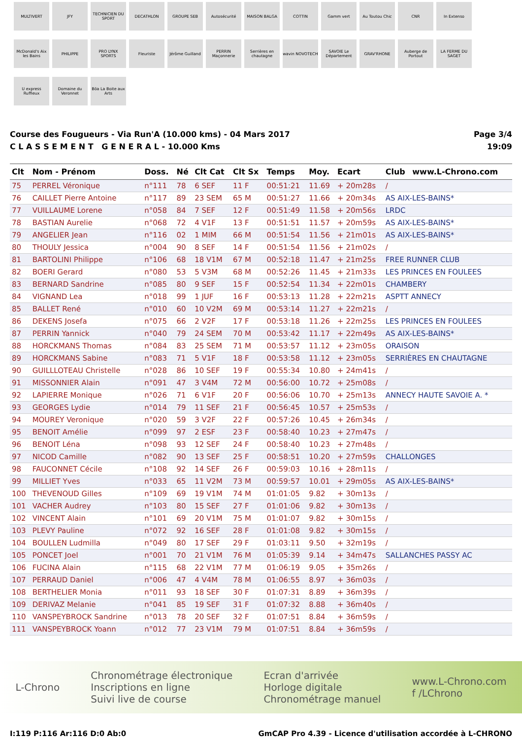MULTIVERT
JFY
TECHNICIEN DU SPORT
DECATHLON
GROUPE SEB
Autosécurité
MAISON BALGA
COTTIN
Gamm vert
Au Toutou Chic
CNR
In Extenso
McDonald's Aix les Bains
PHILIPPE
PRO LYNX SPORTS
Fleuriste
Jérôme Guilland
PERRIN Maçonnerie
Serrières en chautagne
wavin NOVOTECH
SAVOIE Le Département
GRAV'RHONE
Auberge de Portout
LA FERME DU SAGET
U express Ruffieux
Domaine du Veronnet
Böa La Boite aux Arts
Course des Fougueurs - Via Run'A (10.000 kms) - 04 Mars 2017
C L A S S E M E N T G E N E R A L - 10.000 Kms
Page 3/4
19:09
| Clt | Nom - Prénom | Doss. | Né | Clt Cat | Clt Sx | Temps | Moy. | Ecart | Club | www.L-Chrono.com |
| --- | --- | --- | --- | --- | --- | --- | --- | --- | --- | --- |
| 75 | PERREL Véronique | n°111 | 78 | 6 SEF | 11 F | 00:51:21 | 11.69 | + 20m28s | / | |
| 76 | CAILLET Pierre Antoine | n°117 | 89 | 23 SEM | 65 M | 00:51:27 | 11.66 | + 20m34s | AS AIX-LES-BAINS* | |
| 77 | VUILLAUME Lorene | n°058 | 84 | 7 SEF | 12 F | 00:51:49 | 11.58 | + 20m56s | LRDC | |
| 78 | BASTIAN Aurelie | n°068 | 72 | 4 V1F | 13 F | 00:51:51 | 11.57 | + 20m59s | AS AIX-LES-BAINS* | |
| 79 | ANGELIER Jean | n°116 | 02 | 1 MIM | 66 M | 00:51:54 | 11.56 | + 21m01s | AS AIX-LES-BAINS* | |
| 80 | THOULY Jessica | n°004 | 90 | 8 SEF | 14 F | 00:51:54 | 11.56 | + 21m02s | / | |
| 81 | BARTOLINI Philippe | n°106 | 68 | 18 V1M | 67 M | 00:52:18 | 11.47 | + 21m25s | FREE RUNNER CLUB | |
| 82 | BOERI Gerard | n°080 | 53 | 5 V3M | 68 M | 00:52:26 | 11.45 | + 21m33s | LES PRINCES EN FOULEES | |
| 83 | BERNARD Sandrine | n°085 | 80 | 9 SEF | 15 F | 00:52:54 | 11.34 | + 22m01s | CHAMBERY | |
| 84 | VIGNAND Lea | n°018 | 99 | 1 JUF | 16 F | 00:53:13 | 11.28 | + 22m21s | ASPTT ANNECY | |
| 85 | BALLET René | n°010 | 60 | 10 V2M | 69 M | 00:53:14 | 11.27 | + 22m21s | / | |
| 86 | DEKENS Josefa | n°075 | 66 | 2 V2F | 17 F | 00:53:18 | 11.26 | + 22m25s | LES PRINCES EN FOULEES | |
| 87 | PERRIN Yannick | n°040 | 79 | 24 SEM | 70 M | 00:53:42 | 11.17 | + 22m49s | AS AIX-LES-BAINS* | |
| 88 | HORCKMANS Thomas | n°084 | 83 | 25 SEM | 71 M | 00:53:57 | 11.12 | + 23m05s | ORAISON | |
| 89 | HORCKMANS Sabine | n°083 | 71 | 5 V1F | 18 F | 00:53:58 | 11.12 | + 23m05s | SERRIÈRES EN CHAUTAGNE | |
| 90 | GUILLLOTEAU Christelle | n°028 | 86 | 10 SEF | 19 F | 00:55:34 | 10.80 | + 24m41s | / | |
| 91 | MISSONNIER Alain | n°091 | 47 | 3 V4M | 72 M | 00:56:00 | 10.72 | + 25m08s | / | |
| 92 | LAPIERRE Monique | n°026 | 71 | 6 V1F | 20 F | 00:56:06 | 10.70 | + 25m13s | ANNECY HAUTE SAVOIE A. * | |
| 93 | GEORGES Lydie | n°014 | 79 | 11 SEF | 21 F | 00:56:45 | 10.57 | + 25m53s | / | |
| 94 | MOUREY Veronique | n°020 | 59 | 3 V2F | 22 F | 00:57:26 | 10.45 | + 26m34s | / | |
| 95 | BENOIT Amélie | n°099 | 97 | 2 ESF | 23 F | 00:58:40 | 10.23 | + 27m47s | / | |
| 96 | BENOIT Léna | n°098 | 93 | 12 SEF | 24 F | 00:58:40 | 10.23 | + 27m48s | / | |
| 97 | NICOD Camille | n°082 | 90 | 13 SEF | 25 F | 00:58:51 | 10.20 | + 27m59s | CHALLONGES | |
| 98 | FAUCONNET Cécile | n°108 | 92 | 14 SEF | 26 F | 00:59:03 | 10.16 | + 28m11s | / | |
| 99 | MILLIET Yves | n°033 | 65 | 11 V2M | 73 M | 00:59:57 | 10.01 | + 29m05s | AS AIX-LES-BAINS* | |
| 100 | THEVENOUD Gilles | n°109 | 69 | 19 V1M | 74 M | 01:01:05 | 9.82 | + 30m13s | / | |
| 101 | VACHER Audrey | n°103 | 80 | 15 SEF | 27 F | 01:01:06 | 9.82 | + 30m13s | / | |
| 102 | VINCENT Alain | n°101 | 69 | 20 V1M | 75 M | 01:01:07 | 9.82 | + 30m15s | / | |
| 103 | PLEVY Pauline | n°072 | 92 | 16 SEF | 28 F | 01:01:08 | 9.82 | + 30m15s | / | |
| 104 | BOULLEN Ludmilla | n°049 | 80 | 17 SEF | 29 F | 01:03:11 | 9.50 | + 32m19s | / | |
| 105 | PONCET Joel | n°001 | 70 | 21 V1M | 76 M | 01:05:39 | 9.14 | + 34m47s | SALLANCHES PASSY AC | |
| 106 | FUCINA Alain | n°115 | 68 | 22 V1M | 77 M | 01:06:19 | 9.05 | + 35m26s | / | |
| 107 | PERRAUD Daniel | n°006 | 47 | 4 V4M | 78 M | 01:06:55 | 8.97 | + 36m03s | / | |
| 108 | BERTHELIER Monia | n°011 | 93 | 18 SEF | 30 F | 01:07:31 | 8.89 | + 36m39s | / | |
| 109 | DERIVAZ Melanie | n°041 | 85 | 19 SEF | 31 F | 01:07:32 | 8.88 | + 36m40s | / | |
| 110 | VANSPEYBROCK Sandrine | n°013 | 78 | 20 SEF | 32 F | 01:07:51 | 8.84 | + 36m59s | / | |
| 111 | VANSPEYBROCK Yoann | n°012 | 77 | 23 V1M | 79 M | 01:07:51 | 8.84 | + 36m59s | / | |
L-Chrono
Chronométrage électronique
Inscriptions en ligne
Suivi live de course
Ecran d'arrivée
Horloge digitale
Chronométrage manuel
www.L-Chrono.com
f /LChrono
I:119 P:116 Ar:116 D:0 Ab:0 GmCAP Pro 4.39 - Licence d'utilisation accordée à L-CHRONO